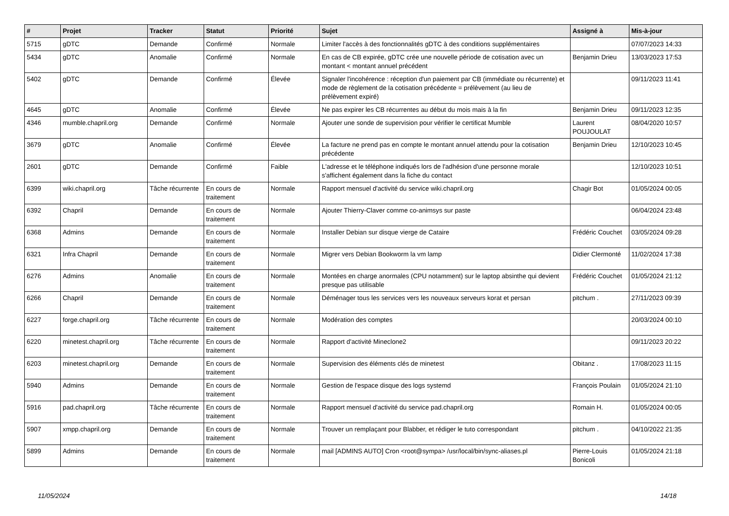| # | Projet | Tracker | Statut | Priorité | Sujet | Assigné à | Mis-à-jour |
| --- | --- | --- | --- | --- | --- | --- | --- |
| 5715 | gDTC | Demande | Confirmé | Normale | Limiter l'accès à des fonctionnalités gDTC à des conditions supplémentaires | | 07/07/2023 14:33 |
| 5434 | gDTC | Anomalie | Confirmé | Normale | En cas de CB expirée, gDTC crée une nouvelle période de cotisation avec un montant < montant annuel précédent | Benjamin Drieu | 13/03/2023 17:53 |
| 5402 | gDTC | Demande | Confirmé | Élevée | Signaler l'incohérence : réception d'un paiement par CB (immédiate ou récurrente) et mode de règlement de la cotisation précédente = prélèvement (au lieu de prélèvement expiré) | | 09/11/2023 11:41 |
| 4645 | gDTC | Anomalie | Confirmé | Élevée | Ne pas expirer les CB récurrentes au début du mois mais à la fin | Benjamin Drieu | 09/11/2023 12:35 |
| 4346 | mumble.chapril.org | Demande | Confirmé | Normale | Ajouter une sonde de supervision pour vérifier le certificat Mumble | Laurent POUJOULAT | 08/04/2020 10:57 |
| 3679 | gDTC | Anomalie | Confirmé | Élevée | La facture ne prend pas en compte le montant annuel attendu pour la cotisation précédente | Benjamin Drieu | 12/10/2023 10:45 |
| 2601 | gDTC | Demande | Confirmé | Faible | L'adresse et le téléphone indiqués lors de l'adhésion d'une personne morale s'affichent également dans la fiche du contact | | 12/10/2023 10:51 |
| 6399 | wiki.chapril.org | Tâche récurrente | En cours de traitement | Normale | Rapport mensuel d'activité du service wiki.chapril.org | Chagir Bot | 01/05/2024 00:05 |
| 6392 | Chapril | Demande | En cours de traitement | Normale | Ajouter Thierry-Claver comme co-animsys sur paste | | 06/04/2024 23:48 |
| 6368 | Admins | Demande | En cours de traitement | Normale | Installer Debian sur disque vierge de Cataire | Frédéric Couchet | 03/05/2024 09:28 |
| 6321 | Infra Chapril | Demande | En cours de traitement | Normale | Migrer vers Debian Bookworm la vm lamp | Didier Clermonté | 11/02/2024 17:38 |
| 6276 | Admins | Anomalie | En cours de traitement | Normale | Montées en charge anormales (CPU notamment) sur le laptop absinthe qui devient presque pas utilisable | Frédéric Couchet | 01/05/2024 21:12 |
| 6266 | Chapril | Demande | En cours de traitement | Normale | Déménager tous les services vers les nouveaux serveurs korat et persan | pitchum . | 27/11/2023 09:39 |
| 6227 | forge.chapril.org | Tâche récurrente | En cours de traitement | Normale | Modération des comptes | | 20/03/2024 00:10 |
| 6220 | minetest.chapril.org | Tâche récurrente | En cours de traitement | Normale | Rapport d'activité Mineclone2 | | 09/11/2023 20:22 |
| 6203 | minetest.chapril.org | Demande | En cours de traitement | Normale | Supervision des éléments clés de minetest | Obitanz . | 17/08/2023 11:15 |
| 5940 | Admins | Demande | En cours de traitement | Normale | Gestion de l'espace disque des logs systemd | François Poulain | 01/05/2024 21:10 |
| 5916 | pad.chapril.org | Tâche récurrente | En cours de traitement | Normale | Rapport mensuel d'activité du service pad.chapril.org | Romain H. | 01/05/2024 00:05 |
| 5907 | xmpp.chapril.org | Demande | En cours de traitement | Normale | Trouver un remplaçant pour Blabber, et rédiger le tuto correspondant | pitchum . | 04/10/2022 21:35 |
| 5899 | Admins | Demande | En cours de traitement | Normale | mail [ADMINS AUTO] Cron <root@sympa> /usr/local/bin/sync-aliases.pl | Pierre-Louis Bonicoli | 01/05/2024 21:18 |
11/05/2024 14/18